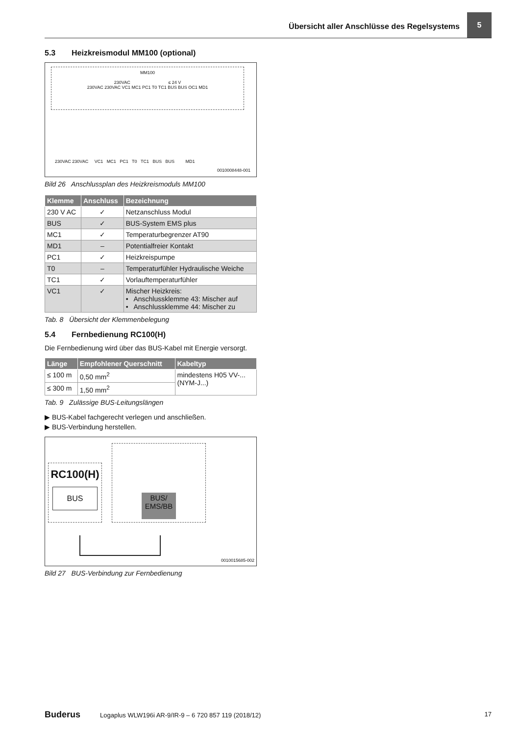Übersicht aller Anschlüsse des Regelsystems
5
5.3 Heizkreismodul MM100 (optional)
MM100
230VAC ≤ 24 V
230VAC 230VAC VC1 MC1 PC1 T0 TC1 BUS BUS OC1 MD1
230VAC 230VAC VC1 MC1 PC1 T0 TC1 BUS BUS MD1
0010008448-001
Bild 26 Anschlussplan des Heizkreismoduls MM100
| Klemme | Anschluss | Bezeichnung |
| --- | --- | --- |
| 230 V AC | ✓ | Netzanschluss Modul |
| BUS | ✓ | BUS-System EMS plus |
| MC1 | ✓ | Temperaturbegrenzer AT90 |
| MD1 | – | Potentialfreier Kontakt |
| PC1 | ✓ | Heizkreispumpe |
| T0 | – | Temperaturfühler Hydraulische Weiche |
| TC1 | ✓ | Vorlauftemperaturfühler |
| VC1 | ✓ | Mischer Heizkreis: • Anschlussklemme 43: Mischer auf • Anschlussklemme 44: Mischer zu |
Tab. 8 Übersicht der Klemmenbelegung
5.4 Fernbedienung RC100(H)
Die Fernbedienung wird über das BUS-Kabel mit Energie versorgt.
| Länge | Empfohlener Querschnitt | Kabeltyp |
| --- | --- | --- |
| ≤ 100 m | 0,50 mm<sup>2</sup> | mindestens H05 VV-... (NYM-J...) |
| ≤ 300 m | 1,50 mm<sup>2</sup> | |
Tab. 9 Zulässige BUS-Leitungslängen
▶ BUS-Kabel fachgerecht verlegen und anschließen.
▶ BUS-Verbindung herstellen.
RC100(H)
BUS
BUS/
EMS/BB
0010015685-002
Bild 27 BUS-Verbindung zur Fernbedienung
Buderus Logaplus WLW196i AR-9/IR-9 – 6 720 857 119 (2018/12) 17